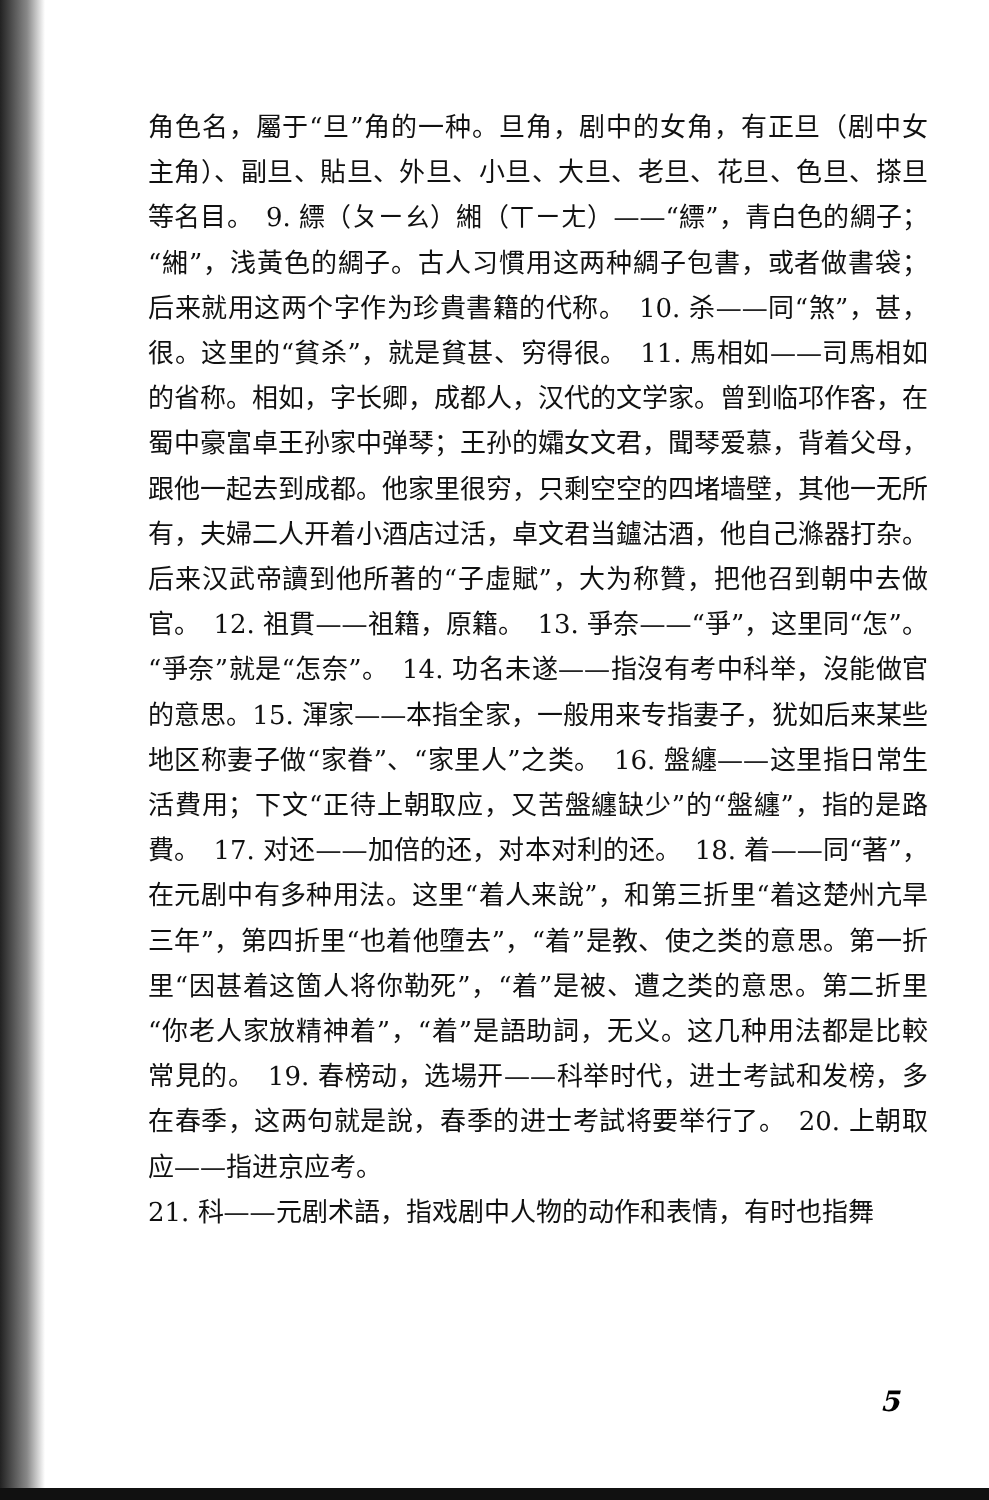角色名，屬于“旦”角的一种。旦角，剧中的女角，有正旦（剧中女主角）、副旦、貼旦、外旦、小旦、大旦、老旦、花旦、色旦、搽旦等名目。　9. 縹（ㄆㄧㄠ）緗（ㄒㄧㄤ）——“縹”，青白色的綢子；“緗”，浅黃色的綢子。古人习慣用这两种綢子包書，或者做書袋；后来就用这两个字作为珍貴書籍的代称。　10. 杀——同“煞”，甚，很。这里的“貧杀”，就是貧甚、穷得很。　11. 馬相如——司馬相如的省称。相如，字长卿，成都人，汉代的文学家。曾到临邛作客，在蜀中豪富卓王孙家中弹琴；王孙的孀女文君，聞琴爱慕，背着父母，跟他一起去到成都。他家里很穷，只剩空空的四堵墙壁，其他一无所有，夫婦二人开着小酒店过活，卓文君当鑪沽酒，他自己滌器打杂。后来汉武帝讀到他所著的“子虛賦”，大为称贊，把他召到朝中去做官。　12. 祖貫——祖籍，原籍。　13. 爭奈——“爭”，这里同“怎”。“爭奈”就是“怎奈”。　14. 功名未遂——指沒有考中科举，沒能做官的意思。15. 渾家——本指全家，一般用来专指妻子，犹如后来某些地区称妻子做“家眷”、“家里人”之类。　16. 盤纏——这里指日常生活費用；下文“正待上朝取应，又苦盤纏缺少”的“盤纏”，指的是路費。　17. 对还——加倍的还，对本对利的还。　18. 着——同“著”，在元剧中有多种用法。这里“着人来說”，和第三折里“着这楚州亢旱三年”，第四折里“也着他墮去”，“着”是教、使之类的意思。第一折里“因甚着这箇人将你勒死”，“着”是被、遭之类的意思。第二折里“你老人家放精神着”，“着”是語助詞，无义。这几种用法都是比較常見的。　19. 春榜动，选場开——科举时代，进士考試和发榜，多在春季，这两句就是說，春季的进士考試将要举行了。　20. 上朝取应——指进京应考。
21. 科——元剧术語，指戏剧中人物的动作和表情，有时也指舞
5